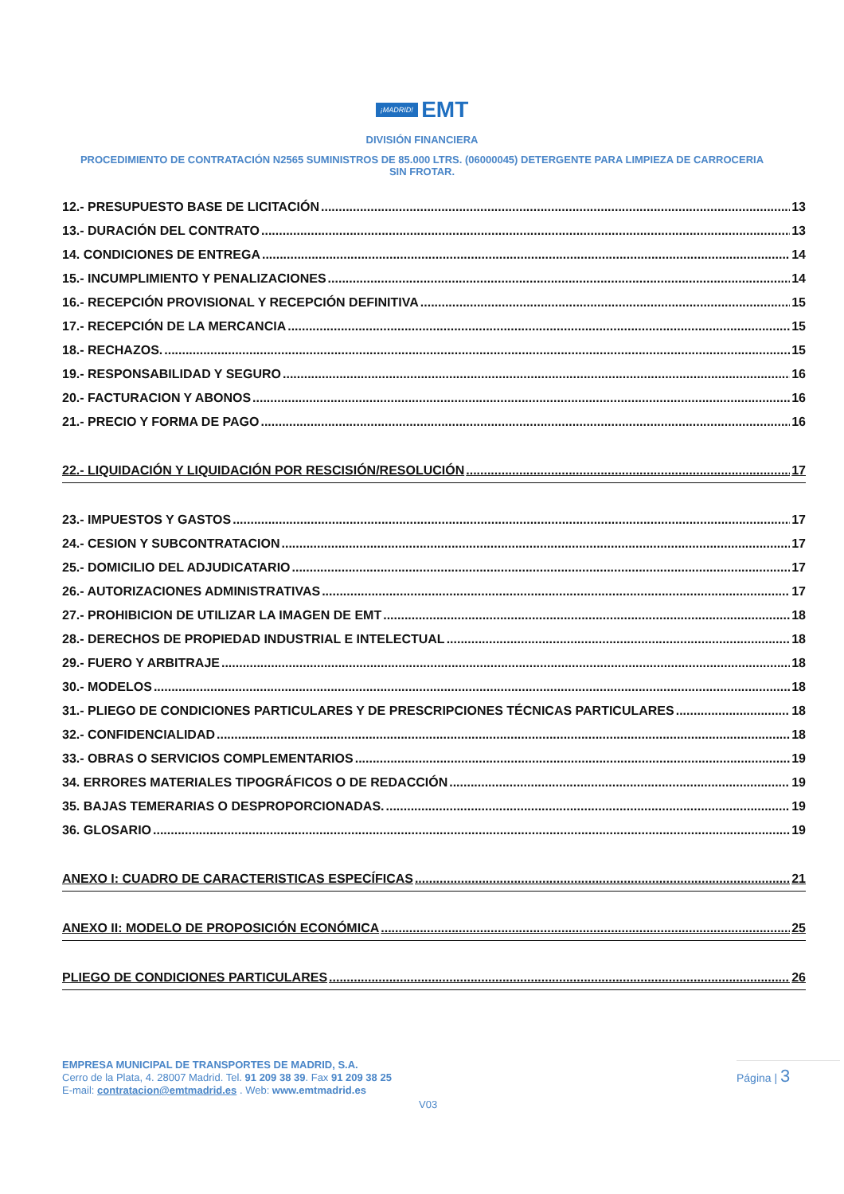¡MADRID! EMT
DIVISIÓN FINANCIERA
PROCEDIMIENTO DE CONTRATACIÓN N2565 SUMINISTROS DE 85.000 LTRS. (06000045) DETERGENTE PARA LIMPIEZA DE CARROCERIA SIN FROTAR.
12.- PRESUPUESTO BASE DE LICITACIÓN 13
13.- DURACIÓN DEL CONTRATO 13
14. CONDICIONES DE ENTREGA 14
15.- INCUMPLIMIENTO Y PENALIZACIONES 14
16.- RECEPCIÓN PROVISIONAL Y RECEPCIÓN DEFINITIVA 15
17.- RECEPCIÓN DE LA MERCANCIA 15
18.- RECHAZOS. 15
19.- RESPONSABILIDAD Y SEGURO 16
20.- FACTURACION Y ABONOS 16
21.- PRECIO Y FORMA DE PAGO 16
22.- LIQUIDACIÓN Y LIQUIDACIÓN POR RESCISIÓN/RESOLUCIÓN 17
23.- IMPUESTOS Y GASTOS 17
24.- CESION Y SUBCONTRATACION 17
25.- DOMICILIO DEL ADJUDICATARIO 17
26.- AUTORIZACIONES ADMINISTRATIVAS 17
27.- PROHIBICION DE UTILIZAR LA IMAGEN DE EMT 18
28.- DERECHOS DE PROPIEDAD INDUSTRIAL E INTELECTUAL 18
29.- FUERO Y ARBITRAJE 18
30.- MODELOS 18
31.- PLIEGO DE CONDICIONES PARTICULARES Y DE PRESCRIPCIONES TÉCNICAS PARTICULARES 18
32.- CONFIDENCIALIDAD 18
33.- OBRAS O SERVICIOS COMPLEMENTARIOS 19
34. ERRORES MATERIALES TIPOGRÁFICOS O DE REDACCIÓN 19
35. BAJAS TEMERARIAS O DESPROPORCIONADAS. 19
36. GLOSARIO 19
ANEXO I: CUADRO DE CARACTERISTICAS ESPECÍFICAS 21
ANEXO II: MODELO DE PROPOSICIÓN ECONÓMICA 25
PLIEGO DE CONDICIONES PARTICULARES 26
EMPRESA MUNICIPAL DE TRANSPORTES DE MADRID, S.A.
Cerro de la Plata, 4. 28007 Madrid. Tel. 91 209 38 39. Fax 91 209 38 25
E-mail: contratacion@emtmadrid.es . Web: www.emtmadrid.es
Página | 3
V03